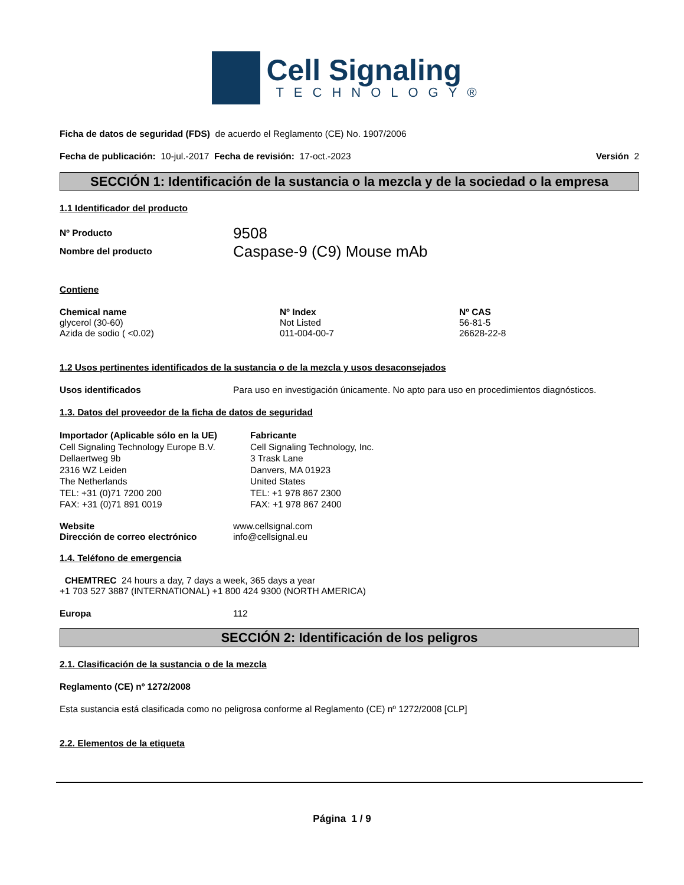Cell Signaling
TECHNOLOGY®
Ficha de datos de seguridad (FDS) de acuerdo el Reglamento (CE) No. 1907/2006
Fecha de publicación: 10-jul.-2017 Fecha de revisión: 17-oct.-2023 Versión 2
SECCIÓN 1: Identificación de la sustancia o la mezcla y de la sociedad o la empresa
1.1 Identificador del producto
| Nº Producto | 9508 |
| Nombre del producto | Caspase-9 (C9) Mouse mAb |
Contiene
| Chemical name | Nº Index | Nº CAS |
| --- | --- | --- |
| glycerol (30-60) | Not Listed | 56-81-5 |
| Azida de sodio ( <0.02) | 011-004-00-7 | 26628-22-8 |
1.2 Usos pertinentes identificados de la sustancia o de la mezcla y usos desaconsejados
Usos identificados Para uso en investigación únicamente. No apto para uso en procedimientos diagnósticos.
1.3. Datos del proveedor de la ficha de datos de seguridad
Importador (Aplicable sólo en la UE)
Cell Signaling Technology Europe B.V.
Dellaertweg 9b
2316 WZ Leiden
The Netherlands
TEL: +31 (0)71 7200 200
FAX: +31 (0)71 891 0019
Fabricante
Cell Signaling Technology, Inc.
3 Trask Lane
Danvers, MA 01923
United States
TEL: +1 978 867 2300
FAX: +1 978 867 2400
| Website | www.cellsignal.com |
| Dirección de correo electrónico | info@cellsignal.eu |
1.4. Teléfono de emergencia
CHEMTREC 24 hours a day, 7 days a week, 365 days a year
+1 703 527 3887 (INTERNATIONAL) +1 800 424 9300 (NORTH AMERICA)
Europa 112
SECCIÓN 2: Identificación de los peligros
2.1. Clasificación de la sustancia o de la mezcla
Reglamento (CE) nº 1272/2008
Esta sustancia está clasificada como no peligrosa conforme al Reglamento (CE) nº 1272/2008 [CLP]
2.2. Elementos de la etiqueta
Página 1 / 9